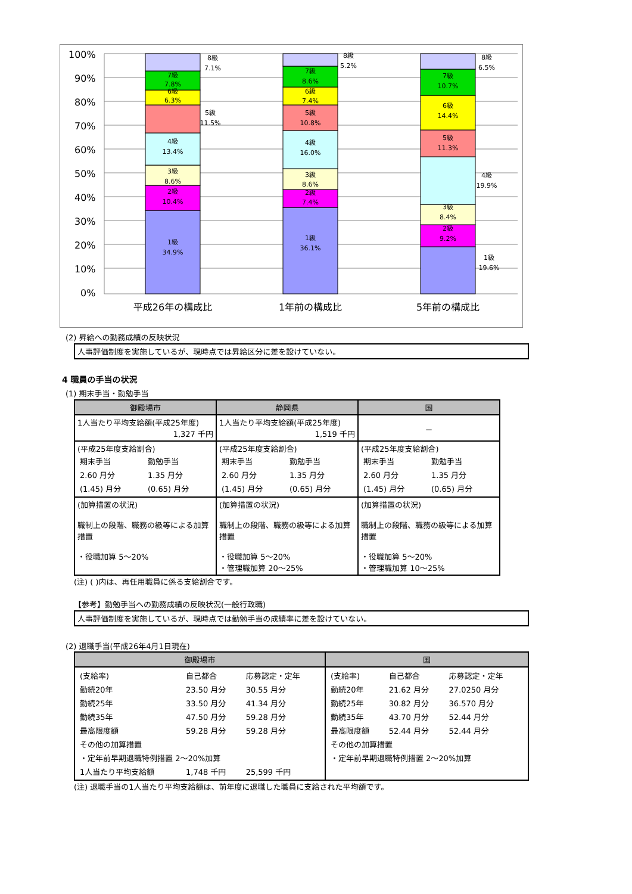100%
90%
80%
70%
60%
50%
40%
30%
20%
10%
0%
1級
34.9%
2級
10.4%
3級
8.6%
4級
13.4%
6級
6.3%
7級
7.8%
5級
11.5%
8級
7.1%
1級
36.1%
2級
7.4%
3級
8.6%
4級
16.0%
5級
10.8%
6級
7.4%
7級
8.6%
8級
5.2%
2級
9.2%
3級
8.4%
5級
11.3%
6級
14.4%
7級
10.7%
8級
6.5%
4級
19.9%
1級
19.6%
平成26年の構成比
1年前の構成比
5年前の構成比
(2) 昇給への勤務成績の反映状況
人事評価制度を実施しているが、現時点では昇給区分に差を設けていない。
4 職員の手当の状況
(1) 期末手当・勤勉手当
| 御殿場市 | 静岡県 | 国 |
| --- | --- | --- |
| 1人当たり平均支給額(平成25年度) 1,327 千円 | 1人当たり平均支給額(平成25年度) 1,519 千円 | － |
| (平成25年度支給割合) / 期末手当 / 勤勉手当 / / 2.60 月分 / 1.35 月分 / / (1.45) 月分 / (0.65) 月分 / | (平成25年度支給割合) / 期末手当 / 勤勉手当 / / 2.60 月分 / 1.35 月分 / / (1.45) 月分 / (0.65) 月分 / | (平成25年度支給割合) / 期末手当 / 勤勉手当 / / 2.60 月分 / 1.35 月分 / / (1.45) 月分 / (0.65) 月分 / |
| (加算措置の状況) 職制上の段階、職務の級等による加算措置 ・役職加算 5～20% | (加算措置の状況) 職制上の段階、職務の級等による加算措置 ・役職加算 5～20% ・管理職加算 20～25% | (加算措置の状況) 職制上の段階、職務の級等による加算措置 ・役職加算 5～20% ・管理職加算 10～25% |
(注) ( )内は、再任用職員に係る支給割合です。
【参考】勤勉手当への勤務成績の反映状況(一般行政職)
人事評価制度を実施しているが、現時点では勤勉手当の成績率に差を設けていない。
(2) 退職手当(平成26年4月1日現在)
| 御殿場市 | 国 |
| --- | --- |
| / (支給率) / 自己都合 / 応募認定・定年 / / 勤続20年 / 23.50 月分 / 30.55 月分 / / 勤続25年 / 33.50 月分 / 41.34 月分 / / 勤続35年 / 47.50 月分 / 59.28 月分 / / 最高限度額 / 59.28 月分 / 59.28 月分 / / その他の加算措置 / / / / ・定年前早期退職特例措置 2～20%加算 / / / / 1人当たり平均支給額 / 1,748 千円 / 25,599 千円 / | / (支給率) / 自己都合 / 応募認定・定年 / / 勤続20年 / 21.62 月分 / 27.0250 月分 / / 勤続25年 / 30.82 月分 / 36.570 月分 / / 勤続35年 / 43.70 月分 / 52.44 月分 / / 最高限度額 / 52.44 月分 / 52.44 月分 / / その他の加算措置 / / / / ・定年前早期退職特例措置 2～20%加算 / / / |
(注) 退職手当の1人当たり平均支給額は、前年度に退職した職員に支給された平均額です。